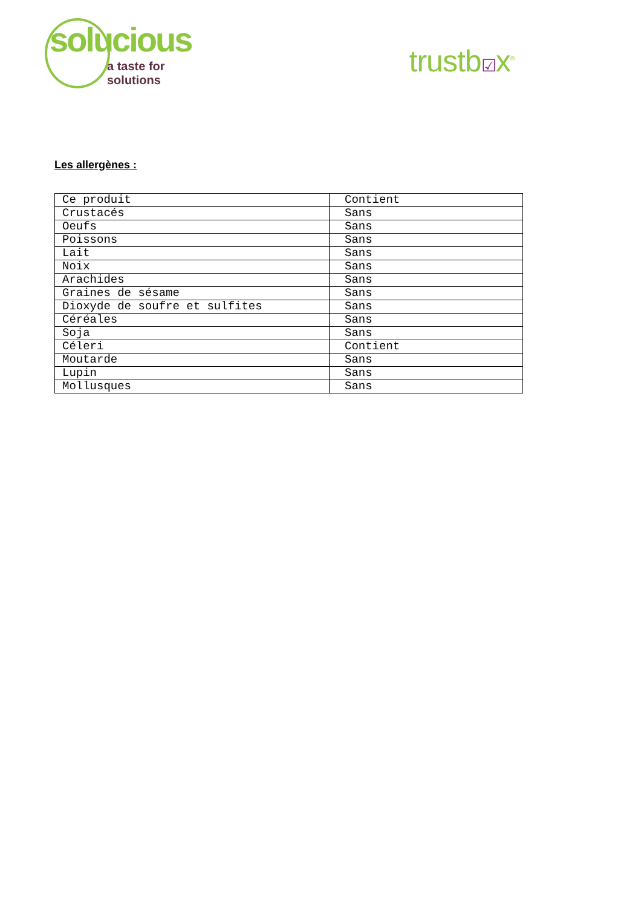solucious
a taste for solutions
trustb☑x<sup>®</sup>
Les allergènes :
| Ce produit | Contient |
| Crustacés | Sans |
| Oeufs | Sans |
| Poissons | Sans |
| Lait | Sans |
| Noix | Sans |
| Arachides | Sans |
| Graines de sésame | Sans |
| Dioxyde de soufre et sulfites | Sans |
| Céréales | Sans |
| Soja | Sans |
| Céleri | Contient |
| Moutarde | Sans |
| Lupin | Sans |
| Mollusques | Sans |